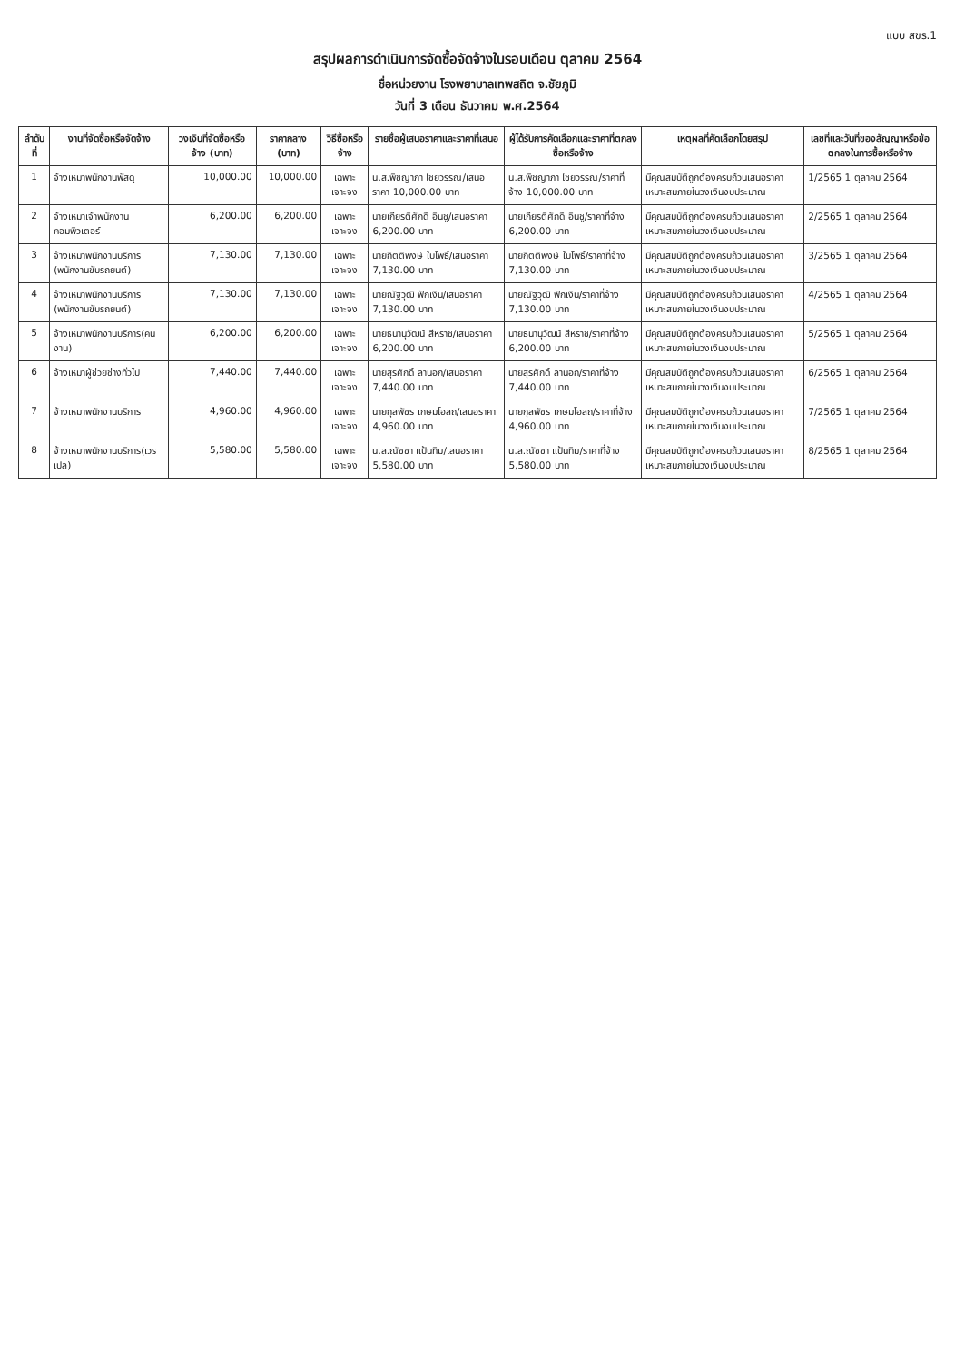แบบ สขร.1
สรุปผลการดำเนินการจัดซื้อจัดจ้างในรอบเดือน ตุลาคม 2564
ชื่อหน่วยงาน โรงพยาบาลเทพสถิต จ.ชัยภูมิ
วันที่ 3 เดือน ธันวาคม พ.ศ.2564
| ลำดับที่ | งานที่จัดซื้อหรือจัดจ้าง | วงเงินที่จัดซื้อหรือจ้าง (บาท) | ราคากลาง (บาท) | วิธีซื้อหรือจ้าง | รายชื่อผู้เสนอราคาและราคาที่เสนอ | ผู้ได้รับการคัดเลือกและราคาที่ตกลงซื้อหรือจ้าง | เหตุผลที่คัดเลือกโดยสรุป | เลขที่และวันที่ของสัญญาหรือข้อตกลงในการซื้อหรือจ้าง |
| --- | --- | --- | --- | --- | --- | --- | --- | --- |
| 1 | จ้างเหมาพนักงานพัสดุ | 10,000.00 | 10,000.00 | เฉพาะเจาะจง | น.ส.พิชญาภา ไชยวรรณ/เสนอราคา 10,000.00 บาท | น.ส.พิชญาภา ไชยวรรณ/ราคาที่จ้าง 10,000.00 บาท | มีคุณสมบัติถูกต้องครบถ้วนเสนอราคาเหมาะสมภายในวงเงินงบประมาณ | 1/2565 1 ตุลาคม 2564 |
| 2 | จ้างเหมาเจ้าพนักงานคอมพิวเตอร์ | 6,200.00 | 6,200.00 | เฉพาะเจาะจง | นายเกียรติศักดิ์ อินชู/เสนอราคา 6,200.00 บาท | นายเกียรติศักดิ์ อินชู/ราคาที่จ้าง 6,200.00 บาท | มีคุณสมบัติถูกต้องครบถ้วนเสนอราคาเหมาะสมภายในวงเงินงบประมาณ | 2/2565 1 ตุลาคม 2564 |
| 3 | จ้างเหมาพนักงานบริการ (พนักงานขับรถยนต์) | 7,130.00 | 7,130.00 | เฉพาะเจาะจง | นายกิตติพงษ์ ใบโพธิ์/เสนอราคา 7,130.00 บาท | นายกิตติพงษ์ ใบโพธิ์/ราคาที่จ้าง 7,130.00 บาท | มีคุณสมบัติถูกต้องครบถ้วนเสนอราคาเหมาะสมภายในวงเงินงบประมาณ | 3/2565 1 ตุลาคม 2564 |
| 4 | จ้างเหมาพนักงานบริการ (พนักงานขับรถยนต์) | 7,130.00 | 7,130.00 | เฉพาะเจาะจง | นายณัฐวุฒิ ฟักเงิน/เสนอราคา 7,130.00 บาท | นายณัฐวุฒิ ฟักเงิน/ราคาที่จ้าง 7,130.00 บาท | มีคุณสมบัติถูกต้องครบถ้วนเสนอราคาเหมาะสมภายในวงเงินงบประมาณ | 4/2565 1 ตุลาคม 2564 |
| 5 | จ้างเหมาพนักงานบริการ(คนงาน) | 6,200.00 | 6,200.00 | เฉพาะเจาะจง | นายธนานุวัฒน์ สีหราช/เสนอราคา 6,200.00 บาท | นายธนานุวัฒน์ สีหราช/ราคาที่จ้าง 6,200.00 บาท | มีคุณสมบัติถูกต้องครบถ้วนเสนอราคาเหมาะสมภายในวงเงินงบประมาณ | 5/2565 1 ตุลาคม 2564 |
| 6 | จ้างเหมาผู้ช่วยช่างทั่วไป | 7,440.00 | 7,440.00 | เฉพาะเจาะจง | นายสุรศักดิ์ ลานอก/เสนอราคา 7,440.00 บาท | นายสุรศักดิ์ ลานอก/ราคาที่จ้าง 7,440.00 บาท | มีคุณสมบัติถูกต้องครบถ้วนเสนอราคาเหมาะสมภายในวงเงินงบประมาณ | 6/2565 1 ตุลาคม 2564 |
| 7 | จ้างเหมาพนักงานบริการ | 4,960.00 | 4,960.00 | เฉพาะเจาะจง | นายกุลพัชร เกษมโอสถ/เสนอราคา 4,960.00 บาท | นายกุลพัชร เกษมโอสถ/ราคาที่จ้าง 4,960.00 บาท | มีคุณสมบัติถูกต้องครบถ้วนเสนอราคาเหมาะสมภายในวงเงินงบประมาณ | 7/2565 1 ตุลาคม 2564 |
| 8 | จ้างเหมาพนักงานบริการ(เวรเปล) | 5,580.00 | 5,580.00 | เฉพาะเจาะจง | น.ส.ณัชชา แป้นทิม/เสนอราคา 5,580.00 บาท | น.ส.ณัชชา แป้นทิม/ราคาที่จ้าง 5,580.00 บาท | มีคุณสมบัติถูกต้องครบถ้วนเสนอราคาเหมาะสมภายในวงเงินงบประมาณ | 8/2565 1 ตุลาคม 2564 |